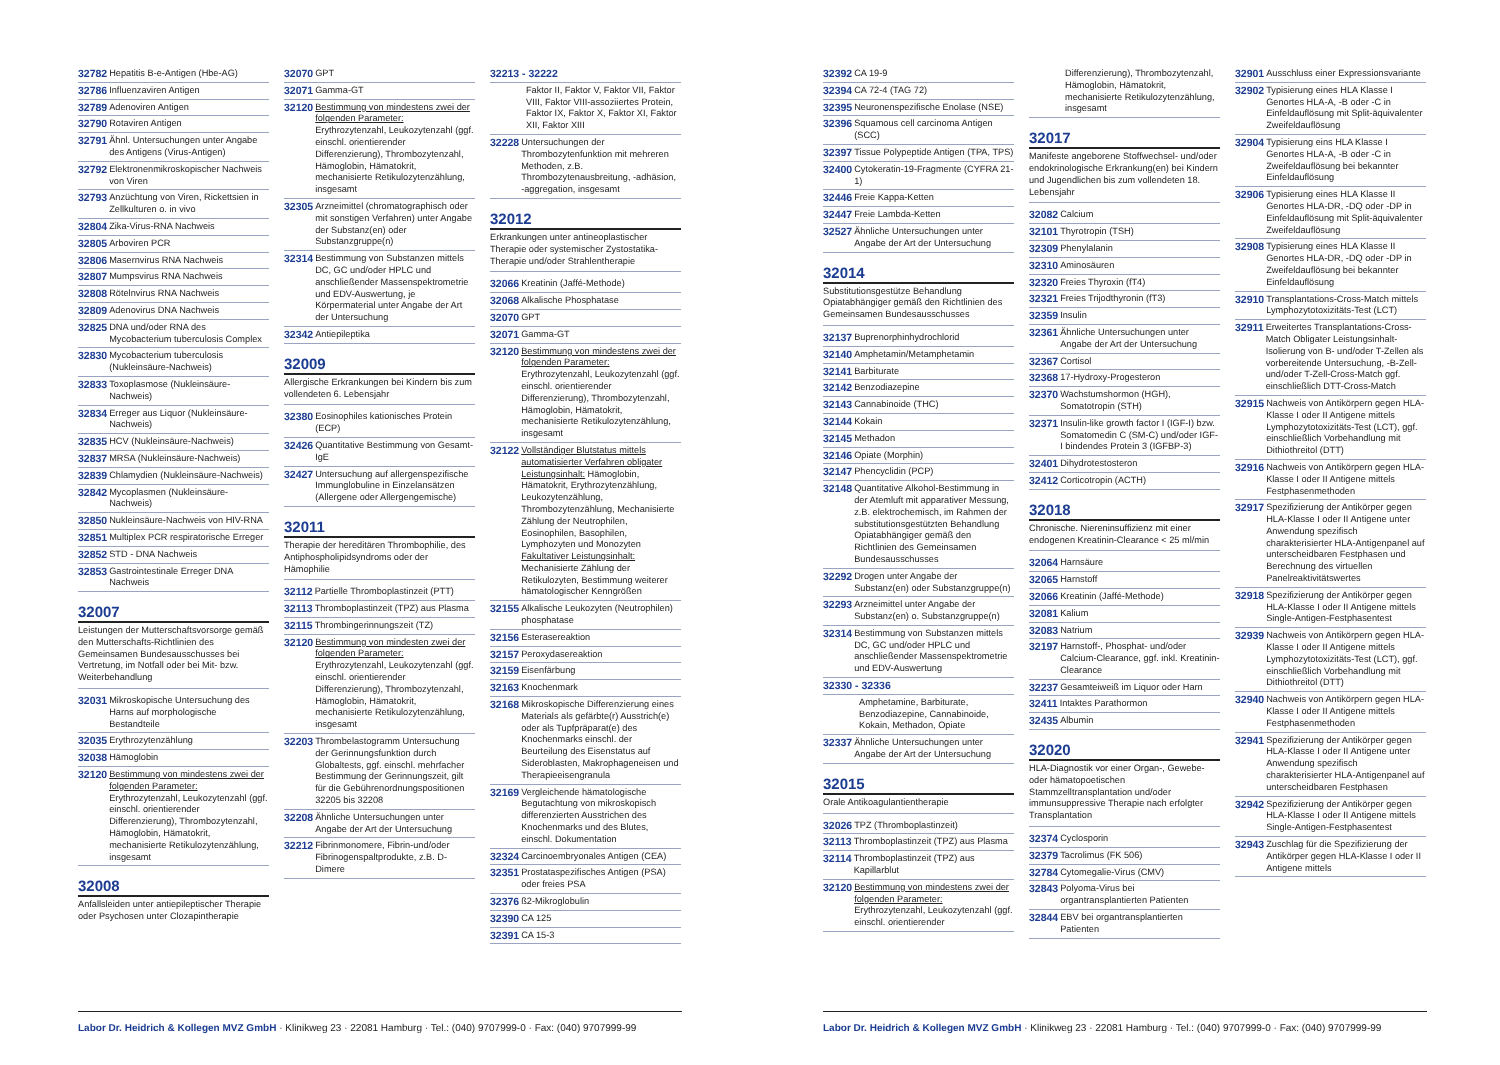32782 Hepatitis B-e-Antigen (Hbe-AG)
32786 Influenzaviren Antigen
32789 Adenoviren Antigen
32790 Rotaviren Antigen
32791 Ähnl. Untersuchungen unter Angabe des Antigens (Virus-Antigen)
32792 Elektronenmikroskopischer Nachweis von Viren
32793 Anzüchtung von Viren, Rickettsien in Zellkulturen o. in vivo
32804 Zika-Virus-RNA Nachweis
32805 Arboviren PCR
32806 Masernvirus RNA Nachweis
32807 Mumpsvirus RNA Nachweis
32808 Rötelnvirus RNA Nachweis
32809 Adenovirus DNA Nachweis
32825 DNA und/oder RNA des Mycobacterium tuberculosis Complex
32830 Mycobacterium tuberculosis (Nukleinsäure-Nachweis)
32833 Toxoplasmose (Nukleinsäure-Nachweis)
32834 Erreger aus Liquor (Nukleinsäure-Nachweis)
32835 HCV (Nukleinsäure-Nachweis)
32837 MRSA (Nukleinsäure-Nachweis)
32839 Chlamydien (Nukleinsäure-Nachweis)
32842 Mycoplasmen (Nukleinsäure-Nachweis)
32850 Nukleinsäure-Nachweis von HIV-RNA
32851 Multiplex PCR respiratorische Erreger
32852 STD - DNA Nachweis
32853 Gastrointestinale Erreger DNA Nachweis
32007
Leistungen der Mutterschaftsvorsorge gemäß den Mutterschafts-Richtlinien des Gemeinsamen Bundesausschusses bei Vertretung, im Notfall oder bei Mit- bzw. Weiterbehandlung
32031 Mikroskopische Untersuchung des Harns auf morphologische Bestandteile
32035 Erythrozytenzählung
32038 Hämoglobin
32120 Bestimmung von mindestens zwei der folgenden Parameter: Erythrozytenzahl, Leukozytenzahl (ggf. einschl. orientierender Differenzierung), Thrombozytenzahl, Hämoglobin, Hämatokrit, mechanisierte Retikulozytenzählung, insgesamt
32008
Anfallsleiden unter antiepileptischer Therapie oder Psychosen unter Clozapintherapie
32070 GPT
32071 Gamma-GT
32120 Bestimmung von mindestens zwei der folgenden Parameter: Erythrozytenzahl, Leukozytenzahl (ggf. einschl. orientierender Differenzierung), Thrombozytenzahl, Hämoglobin, Hämatokrit, mechanisierte Retikulozytenzählung, insgesamt
32305 Arzneimittel (chromatographisch oder mit sonstigen Verfahren) unter Angabe der Substanz(en) oder Substanzgruppe(n)
32314 Bestimmung von Substanzen mittels DC, GC und/oder HPLC und anschließender Massenspektrometrie und EDV-Auswertung, je Körpermaterial unter Angabe der Art der Untersuchung
32342 Antiepileptika
32009
Allergische Erkrankungen bei Kindern bis zum vollendeten 6. Lebensjahr
32380 Eosinophiles kationisches Protein (ECP)
32426 Quantitative Bestimmung von Gesamt-IgE
32427 Untersuchung auf allergenspezifische Immunglobuline in Einzelansätzen (Allergene oder Allergengemische)
32011
Therapie der hereditären Thrombophilie, des Antiphospholipidsyndroms oder der Hämophilie
32112 Partielle Thromboplastinzeit (PTT)
32113 Thromboplastinzeit (TPZ) aus Plasma
32115 Thrombingerinnungszeit (TZ)
32120 Bestimmung von mindesten zwei der folgenden Parameter: Erythrozytenzahl, Leukozytenzahl (ggf. einschl. orientierender Differenzierung), Thrombozytenzahl, Hämoglobin, Hämatokrit, mechanisierte Retikulozytenzählung, insgesamt
32203 Thrombelastogramm Untersuchung der Gerinnungsfunktion durch Globaltests, ggf. einschl. mehrfacher Bestimmung der Gerinnungszeit, gilt für die Gebührenordnungspositionen 32205 bis 32208
32208 Ähnliche Untersuchungen unter Angabe der Art der Untersuchung
32212 Fibrinmonomere, Fibrin-und/oder Fibrinogenspaltprodukte, z.B. D-Dimere
32213 - 32222
Faktor II, Faktor V, Faktor VII, Faktor VIII, Faktor VIII-assoziiertes Protein, Faktor IX, Faktor X, Faktor XI, Faktor XII, Faktor XIII
32228 Untersuchungen der Thrombozytenfunktion mit mehreren Methoden, z.B. Thrombozytenausbreitung, -adhäsion, -aggregation, insgesamt
32012
Erkrankungen unter antineoplastischer Therapie oder systemischer Zystostatika-Therapie und/oder Strahlentherapie
32066 Kreatinin (Jaffé-Methode)
32068 Alkalische Phosphatase
32070 GPT
32071 Gamma-GT
32120 Bestimmung von mindestens zwei der folgenden Parameter: Erythrozytenzahl, Leukozytenzahl (ggf. einschl. orientierender Differenzierung), Thrombozytenzahl, Hämoglobin, Hämatokrit, mechanisierte Retikulozytenzählung, insgesamt
32122 Vollständiger Blutstatus mittels automatisierter Verfahren obligater Leistungsinhalt: Hämoglobin, Hämatokrit, Erythrozytenzählung, Leukozytenzählung, Thrombozytenzählung, Mechanisierte Zählung der Neutrophilen, Eosinophilen, Basophilen, Lymphozyten und Monozyten Fakultativer Leistungsinhalt: Mechanisierte Zählung der Retikulozyten, Bestimmung weiterer hämatologischer Kenngrößen
32155 Alkalische Leukozyten (Neutrophilen) phosphatase
32156 Esterasereaktion
32157 Peroxydasereaktion
32159 Eisenfärbung
32163 Knochenmark
32168 Mikroskopische Differenzierung eines Materials als gefärbte(r) Ausstrich(e) oder als Tupfpräparat(e) des Knochenmarks einschl. der Beurteilung des Eisenstatus auf Sideroblasten, Makrophageneisen und Therapieeisengranula
32169 Vergleichende hämatologische Begutachtung von mikroskopisch differenzierten Ausstrichen des Knochenmarks und des Blutes, einschl. Dokumentation
32324 Carcinoembryonales Antigen (CEA)
32351 Prostataspezifisches Antigen (PSA) oder freies PSA
32376 ß2-Mikroglobulin
32390 CA 125
32391 CA 15-3
Labor Dr. Heidrich & Kollegen MVZ GmbH · Klinikweg 23 · 22081 Hamburg · Tel.: (040) 9707999-0 · Fax: (040) 9707999-99
32392 CA 19-9
32394 CA 72-4 (TAG 72)
32395 Neuronenspezifische Enolase (NSE)
32396 Squamous cell carcinoma Antigen (SCC)
32397 Tissue Polypeptide Antigen (TPA, TPS)
32400 Cytokeratin-19-Fragmente (CYFRA 21-1)
32446 Freie Kappa-Ketten
32447 Freie Lambda-Ketten
32527 Ähnliche Untersuchungen unter Angabe der Art der Untersuchung
32014
Substitutionsgestütze Behandlung Opiatabhängiger gemäß den Richtlinien des Gemeinsamen Bundesausschusses
32137 Buprenorphinhydrochlorid
32140 Amphetamin/Metamphetamin
32141 Barbiturate
32142 Benzodiazepine
32143 Cannabinoide (THC)
32144 Kokain
32145 Methadon
32146 Opiate (Morphin)
32147 Phencyclidin (PCP)
32148 Quantitative Alkohol-Bestimmung in der Atemluft mit apparativer Messung, z.B. elektrochemisch, im Rahmen der substitutionsgestützten Behandlung Opiatabhängiger gemäß den Richtlinien des Gemeinsamen Bundesausschusses
32292 Drogen unter Angabe der Substanz(en) oder Substanzgruppe(n)
32293 Arzneimittel unter Angabe der Substanz(en) o. Substanzgruppe(n)
32314 Bestimmung von Substanzen mittels DC, GC und/oder HPLC und anschließender Massenspektrometrie und EDV-Auswertung
32330 - 32336
Amphetamine, Barbiturate, Benzodiazepine, Cannabinoide, Kokain, Methadon, Opiate
32337 Ähnliche Untersuchungen unter Angabe der Art der Untersuchung
32015
Orale Antikoagulantientherapie
32026 TPZ (Thromboplastinzeit)
32113 Thromboplastinzeit (TPZ) aus Plasma
32114 Thromboplastinzeit (TPZ) aus Kapillarblut
32120 Bestimmung von mindestens zwei der folgenden Parameter: Erythrozytenzahl, Leukozytenzahl (ggf. einschl. orientierender
Differenzierung), Thrombozytenzahl, Hämoglobin, Hämatokrit, mechanisierte Retikulozytenzählung, insgesamt
32017
Manifeste angeborene Stoffwechsel- und/oder endokrinologische Erkrankung(en) bei Kindern und Jugendlichen bis zum vollendeten 18. Lebensjahr
32082 Calcium
32101 Thyrotropin (TSH)
32309 Phenylalanin
32310 Aminosäuren
32320 Freies Thyroxin (fT4)
32321 Freies Trijodthyronin (fT3)
32359 Insulin
32361 Ähnliche Untersuchungen unter Angabe der Art der Untersuchung
32367 Cortisol
32368 17-Hydroxy-Progesteron
32370 Wachstumshormon (HGH), Somatotropin (STH)
32371 Insulin-like growth factor I (IGF-I) bzw. Somatomedin C (SM-C) und/oder IGF-I bindendes Protein 3 (IGFBP-3)
32401 Dihydrotestosteron
32412 Corticotropin (ACTH)
32018
Chronische. Niereninsuffizienz mit einer endogenen Kreatinin-Clearance < 25 ml/min
32064 Harnsäure
32065 Harnstoff
32066 Kreatinin (Jaffé-Methode)
32081 Kalium
32083 Natrium
32197 Harnstoff-, Phosphat- und/oder Calcium-Clearance, ggf. inkl. Kreatinin-Clearance
32237 Gesamteiweiß im Liquor oder Harn
32411 Intaktes Parathormon
32435 Albumin
32020
HLA-Diagnostik vor einer Organ-, Gewebe- oder hämatopoetischen Stammzelltransplantation und/oder immunsuppressive Therapie nach erfolgter Transplantation
32374 Cyclosporin
32379 Tacrolimus (FK 506)
32784 Cytomegalie-Virus (CMV)
32843 Polyoma-Virus bei organtransplantierten Patienten
32844 EBV bei organtransplantierten Patienten
32901 Ausschluss einer Expressionsvariante
32902 Typisierung eines HLA Klasse I Genortes HLA-A, -B oder -C in Einfeldauflösung mit Split-äquivalenter Zweifeldauflösung
32904 Typisierung eins HLA Klasse I Genortes HLA-A, -B oder -C in Zweifeldauflösung bei bekannter Einfeldauflösung
32906 Typisierung eines HLA Klasse II Genortes HLA-DR, -DQ oder -DP in Einfeldauflösung mit Split-äquivalenter Zweifeldauflösung
32908 Typisierung eines HLA Klasse II Genortes HLA-DR, -DQ oder -DP in Zweifeldauflösung bei bekannter Einfeldauflösung
32910 Transplantations-Cross-Match mittels Lymphozytotoxizitäts-Test (LCT)
32911 Erweitertes Transplantations-Cross-Match Obligater Leistungsinhalt-Isolierung von B- und/oder T-Zellen als vorbereitende Untersuchung, -B-Zell- und/oder T-Zell-Cross-Match ggf. einschließlich DTT-Cross-Match
32915 Nachweis von Antikörpern gegen HLA-Klasse I oder II Antigene mittels Lymphozytotoxizitäts-Test (LCT), ggf. einschließlich Vorbehandlung mit Dithiothreitol (DTT)
32916 Nachweis von Antikörpern gegen HLA-Klasse I oder II Antigene mittels Festphasenmethoden
32917 Spezifizierung der Antikörper gegen HLA-Klasse I oder II Antigene unter Anwendung spezifisch charakterisierter HLA-Antigenpanel auf unterscheidbaren Festphasen und Berechnung des virtuellen Panelreaktivitätswertes
32918 Spezifizierung der Antikörper gegen HLA-Klasse I oder II Antigene mittels Single-Antigen-Festphasentest
32939 Nachweis von Antikörpern gegen HLA-Klasse I oder II Antigene mittels Lymphozytotoxizitäts-Test (LCT), ggf. einschließlich Vorbehandlung mit Dithiothreitol (DTT)
32940 Nachweis von Antikörpern gegen HLA-Klasse I oder II Antigene mittels Festphasenmethoden
32941 Spezifizierung der Antikörper gegen HLA-Klasse I oder II Antigene unter Anwendung spezifisch charakterisierter HLA-Antigenpanel auf unterscheidbaren Festphasen
32942 Spezifizierung der Antikörper gegen HLA-Klasse I oder II Antigene mittels Single-Antigen-Festphasentest
32943 Zuschlag für die Spezifizierung der Antikörper gegen HLA-Klasse I oder II Antigene mittels
Labor Dr. Heidrich & Kollegen MVZ GmbH · Klinikweg 23 · 22081 Hamburg · Tel.: (040) 9707999-0 · Fax: (040) 9707999-99